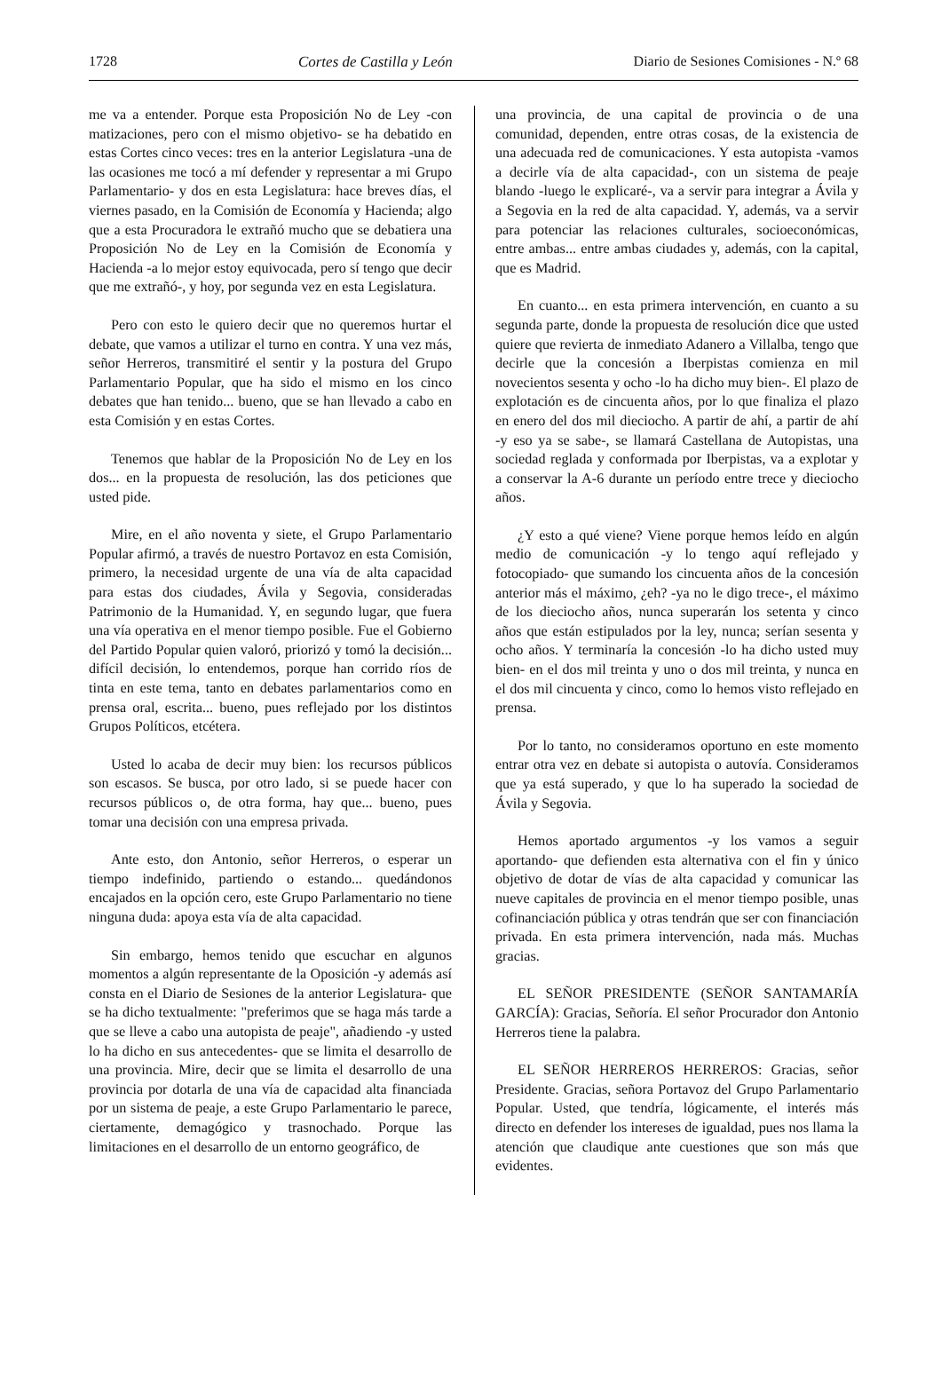1728 Cortes de Castilla y León Diario de Sesiones Comisiones - N.º 68
me va a entender. Porque esta Proposición No de Ley ‑con matizaciones, pero con el mismo objetivo‑ se ha debatido en estas Cortes cinco veces: tres en la anterior Legislatura ‑una de las ocasiones me tocó a mí defender y representar a mi Grupo Parlamentario‑ y dos en esta Legislatura: hace breves días, el viernes pasado, en la Comisión de Economía y Hacienda; algo que a esta Procuradora le extrañó mucho que se debatiera una Proposición No de Ley en la Comisión de Economía y Hacienda ‑a lo mejor estoy equivocada, pero sí tengo que decir que me extrañó‑, y hoy, por segunda vez en esta Legislatura.
Pero con esto le quiero decir que no queremos hurtar el debate, que vamos a utilizar el turno en contra. Y una vez más, señor Herreros, transmitiré el sentir y la postura del Grupo Parlamentario Popular, que ha sido el mismo en los cinco debates que han tenido... bueno, que se han llevado a cabo en esta Comisión y en estas Cortes.
Tenemos que hablar de la Proposición No de Ley en los dos... en la propuesta de resolución, las dos peticiones que usted pide.
Mire, en el año noventa y siete, el Grupo Parlamentario Popular afirmó, a través de nuestro Portavoz en esta Comisión, primero, la necesidad urgente de una vía de alta capacidad para estas dos ciudades, Ávila y Segovia, consideradas Patrimonio de la Humanidad. Y, en segundo lugar, que fuera una vía operativa en el menor tiempo posible. Fue el Gobierno del Partido Popular quien valoró, priorizó y tomó la decisión... difícil decisión, lo entendemos, porque han corrido ríos de tinta en este tema, tanto en debates parlamentarios como en prensa oral, escrita... bueno, pues reflejado por los distintos Grupos Políticos, etcétera.
Usted lo acaba de decir muy bien: los recursos públicos son escasos. Se busca, por otro lado, si se puede hacer con recursos públicos o, de otra forma, hay que... bueno, pues tomar una decisión con una empresa privada.
Ante esto, don Antonio, señor Herreros, o esperar un tiempo indefinido, partiendo o estando... quedándonos encajados en la opción cero, este Grupo Parlamentario no tiene ninguna duda: apoya esta vía de alta capacidad.
Sin embargo, hemos tenido que escuchar en algunos momentos a algún representante de la Oposición ‑y además así consta en el Diario de Sesiones de la anterior Legislatura‑ que se ha dicho textualmente: "preferimos que se haga más tarde a que se lleve a cabo una autopista de peaje", añadiendo ‑y usted lo ha dicho en sus antecedentes‑ que se limita el desarrollo de una provincia. Mire, decir que se limita el desarrollo de una provincia por dotarla de una vía de capacidad alta financiada por un sistema de peaje, a este Grupo Parlamentario le parece, ciertamente, demagógico y trasnochado. Porque las limitaciones en el desarrollo de un entorno geográfico, de
una provincia, de una capital de provincia o de una comunidad, dependen, entre otras cosas, de la existencia de una adecuada red de comunicaciones. Y esta autopista ‑vamos a decirle vía de alta capacidad‑, con un sistema de peaje blando ‑luego le explicaré‑, va a servir para integrar a Ávila y a Segovia en la red de alta capacidad. Y, además, va a servir para potenciar las relaciones culturales, socioeconómicas, entre ambas... entre ambas ciudades y, además, con la capital, que es Madrid.
En cuanto... en esta primera intervención, en cuanto a su segunda parte, donde la propuesta de resolución dice que usted quiere que revierta de inmediato Adanero a Villalba, tengo que decirle que la concesión a Iberpistas comienza en mil novecientos sesenta y ocho ‑lo ha dicho muy bien‑. El plazo de explotación es de cincuenta años, por lo que finaliza el plazo en enero del dos mil dieciocho. A partir de ahí, a partir de ahí ‑y eso ya se sabe‑, se llamará Castellana de Autopistas, una sociedad reglada y conformada por Iberpistas, va a explotar y a conservar la A‑6 durante un período entre trece y dieciocho años.
¿Y esto a qué viene? Viene porque hemos leído en algún medio de comunicación ‑y lo tengo aquí reflejado y fotocopiado‑ que sumando los cincuenta años de la concesión anterior más el máximo, ¿eh? ‑ya no le digo trece‑, el máximo de los dieciocho años, nunca superarán los setenta y cinco años que están estipulados por la ley, nunca; serían sesenta y ocho años. Y terminaría la concesión ‑lo ha dicho usted muy bien‑ en el dos mil treinta y uno o dos mil treinta, y nunca en el dos mil cincuenta y cinco, como lo hemos visto reflejado en prensa.
Por lo tanto, no consideramos oportuno en este momento entrar otra vez en debate si autopista o autovía. Consideramos que ya está superado, y que lo ha superado la sociedad de Ávila y Segovia.
Hemos aportado argumentos ‑y los vamos a seguir aportando‑ que defienden esta alternativa con el fin y único objetivo de dotar de vías de alta capacidad y comunicar las nueve capitales de provincia en el menor tiempo posible, unas cofinanciación pública y otras tendrán que ser con financiación privada. En esta primera intervención, nada más. Muchas gracias.
EL SEÑOR PRESIDENTE (SEÑOR SANTAMARÍA GARCÍA): Gracias, Señoría. El señor Procurador don Antonio Herreros tiene la palabra.
EL SEÑOR HERREROS HERREROS: Gracias, señor Presidente. Gracias, señora Portavoz del Grupo Parlamentario Popular. Usted, que tendría, lógicamente, el interés más directo en defender los intereses de igualdad, pues nos llama la atención que claudique ante cuestiones que son más que evidentes.